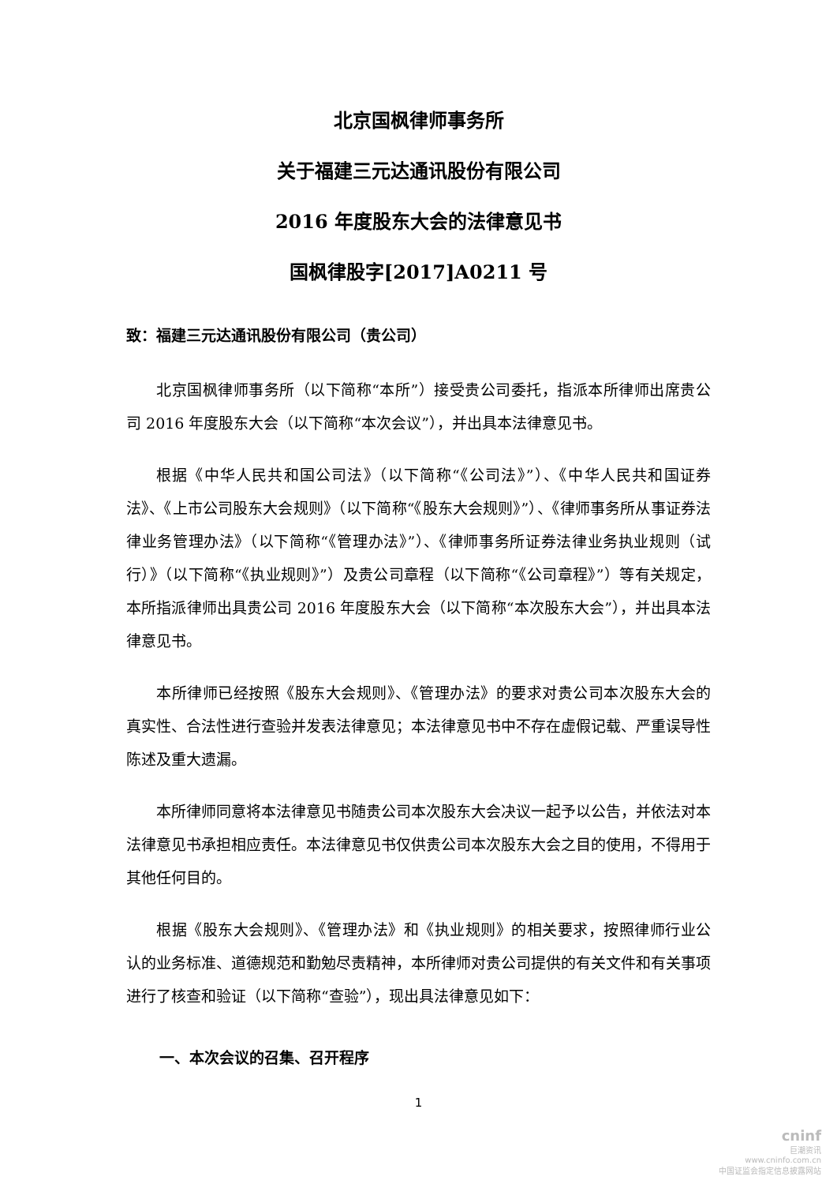北京国枫律师事务所
关于福建三元达通讯股份有限公司
2016 年度股东大会的法律意见书
国枫律股字[2017]A0211 号
致：福建三元达通讯股份有限公司（贵公司）
北京国枫律师事务所（以下简称“本所”）接受贵公司委托，指派本所律师出席贵公司 2016 年度股东大会（以下简称“本次会议”），并出具本法律意见书。
根据《中华人民共和国公司法》（以下简称“《公司法》”）、《中华人民共和国证券法》、《上市公司股东大会规则》（以下简称“《股东大会规则》”）、《律师事务所从事证券法律业务管理办法》（以下简称“《管理办法》”）、《律师事务所证券法律业务执业规则（试行）》（以下简称“《执业规则》”）及贵公司章程（以下简称“《公司章程》”）等有关规定，本所指派律师出具贵公司 2016 年度股东大会（以下简称“本次股东大会”），并出具本法律意见书。
本所律师已经按照《股东大会规则》、《管理办法》的要求对贵公司本次股东大会的真实性、合法性进行查验并发表法律意见；本法律意见书中不存在虚假记载、严重误导性陈述及重大遗漏。
本所律师同意将本法律意见书随贵公司本次股东大会决议一起予以公告，并依法对本法律意见书承担相应责任。本法律意见书仅供贵公司本次股东大会之目的使用，不得用于其他任何目的。
根据《股东大会规则》、《管理办法》和《执业规则》的相关要求，按照律师行业公认的业务标准、道德规范和勤勉尽责精神，本所律师对贵公司提供的有关文件和有关事项进行了核查和验证（以下简称“查验”），现出具法律意见如下：
一、本次会议的召集、召开程序
1
cninf
巨潮资讯
www.cninfo.com.cn
中国证监会指定信息披露网站